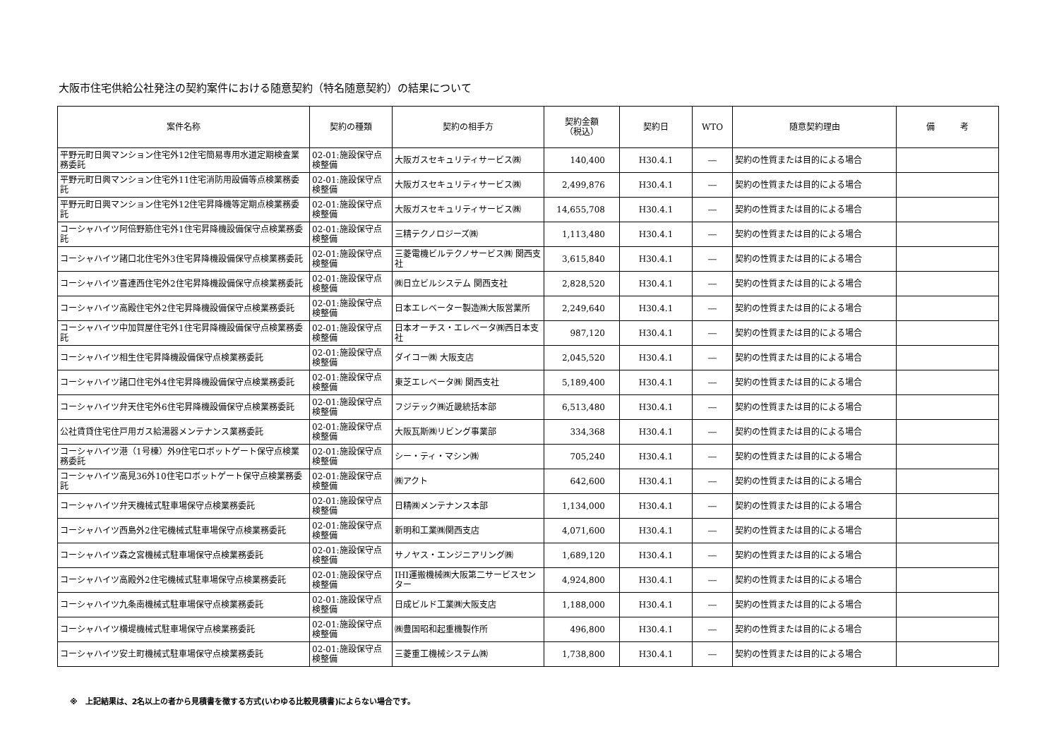大阪市住宅供給公社発注の契約案件における随意契約（特名随意契約）の結果について
| 案件名称 | 契約の種類 | 契約の相手方 | 契約金額 （税込） | 契約日 | WTO | 随意契約理由 | 備 考 |
| --- | --- | --- | --- | --- | --- | --- | --- |
| 平野元町日興マンション住宅外12住宅簡易専用水道定期検査業務委託 | 02-01:施設保守点検整備 | 大阪ガスセキュリティサービス㈱ | 140,400 | H30.4.1 | ― | 契約の性質または目的による場合 | |
| 平野元町日興マンション住宅外11住宅消防用設備等点検業務委託 | 02-01:施設保守点検整備 | 大阪ガスセキュリティサービス㈱ | 2,499,876 | H30.4.1 | ― | 契約の性質または目的による場合 | |
| 平野元町日興マンション住宅外12住宅昇降機等定期点検業務委託 | 02-01:施設保守点検整備 | 大阪ガスセキュリティサービス㈱ | 14,655,708 | H30.4.1 | ― | 契約の性質または目的による場合 | |
| コーシャハイツ阿倍野筋住宅外1住宅昇降機設備保守点検業務委託 | 02-01:施設保守点検整備 | 三精テクノロジーズ㈱ | 1,113,480 | H30.4.1 | ― | 契約の性質または目的による場合 | |
| コーシャハイツ諸口北住宅外3住宅昇降機設備保守点検業務委託 | 02-01:施設保守点検整備 | 三菱電機ビルテクノサービス㈱ 関西支社 | 3,615,840 | H30.4.1 | ― | 契約の性質または目的による場合 | |
| コーシャハイツ喜連西住宅外2住宅昇降機設備保守点検業務委託 | 02-01:施設保守点検整備 | ㈱日立ビルシステム 関西支社 | 2,828,520 | H30.4.1 | ― | 契約の性質または目的による場合 | |
| コーシャハイツ高殿住宅外2住宅昇降機設備保守点検業務委託 | 02-01:施設保守点検整備 | 日本エレベーター製造㈱大阪営業所 | 2,249,640 | H30.4.1 | ― | 契約の性質または目的による場合 | |
| コーシャハイツ中加賀屋住宅外1住宅昇降機設備保守点検業務委託 | 02-01:施設保守点検整備 | 日本オーチス・エレベータ㈱西日本支社 | 987,120 | H30.4.1 | ― | 契約の性質または目的による場合 | |
| コーシャハイツ相生住宅昇降機設備保守点検業務委託 | 02-01:施設保守点検整備 | ダイコー㈱ 大阪支店 | 2,045,520 | H30.4.1 | ― | 契約の性質または目的による場合 | |
| コーシャハイツ諸口住宅外4住宅昇降機設備保守点検業務委託 | 02-01:施設保守点検整備 | 東芝エレベータ㈱ 関西支社 | 5,189,400 | H30.4.1 | ― | 契約の性質または目的による場合 | |
| コーシャハイツ弁天住宅外6住宅昇降機設備保守点検業務委託 | 02-01:施設保守点検整備 | フジテック㈱近畿統括本部 | 6,513,480 | H30.4.1 | ― | 契約の性質または目的による場合 | |
| 公社賃貸住宅住戸用ガス給湯器メンテナンス業務委託 | 02-01:施設保守点検整備 | 大阪瓦斯㈱リビング事業部 | 334,368 | H30.4.1 | ― | 契約の性質または目的による場合 | |
| コーシャハイツ港（1号棟）外9住宅ロボットゲート保守点検業務委託 | 02-01:施設保守点検整備 | シー・ティ・マシン㈱ | 705,240 | H30.4.1 | ― | 契約の性質または目的による場合 | |
| コーシャハイツ高見36外10住宅ロボットゲート保守点検業務委託 | 02-01:施設保守点検整備 | ㈱アクト | 642,600 | H30.4.1 | ― | 契約の性質または目的による場合 | |
| コーシャハイツ弁天機械式駐車場保守点検業務委託 | 02-01:施設保守点検整備 | 日精㈱メンテナンス本部 | 1,134,000 | H30.4.1 | ― | 契約の性質または目的による場合 | |
| コーシャハイツ西島外2住宅機械式駐車場保守点検業務委託 | 02-01:施設保守点検整備 | 新明和工業㈱関西支店 | 4,071,600 | H30.4.1 | ― | 契約の性質または目的による場合 | |
| コーシャハイツ森之宮機械式駐車場保守点検業務委託 | 02-01:施設保守点検整備 | サノヤス・エンジニアリング㈱ | 1,689,120 | H30.4.1 | ― | 契約の性質または目的による場合 | |
| コーシャハイツ高殿外2住宅機械式駐車場保守点検業務委託 | 02-01:施設保守点検整備 | IHI運搬機械㈱大阪第二サービスセンター | 4,924,800 | H30.4.1 | ― | 契約の性質または目的による場合 | |
| コーシャハイツ九条南機械式駐車場保守点検業務委託 | 02-01:施設保守点検整備 | 日成ビルド工業㈱大阪支店 | 1,188,000 | H30.4.1 | ― | 契約の性質または目的による場合 | |
| コーシャハイツ横堤機械式駐車場保守点検業務委託 | 02-01:施設保守点検整備 | ㈱豊国昭和起重機製作所 | 496,800 | H30.4.1 | ― | 契約の性質または目的による場合 | |
| コーシャハイツ安土町機械式駐車場保守点検業務委託 | 02-01:施設保守点検整備 | 三菱重工機械システム㈱ | 1,738,800 | H30.4.1 | ― | 契約の性質または目的による場合 | |
※　上記結果は、2名以上の者から見積書を徴する方式(いわゆる比較見積書)によらない場合です。